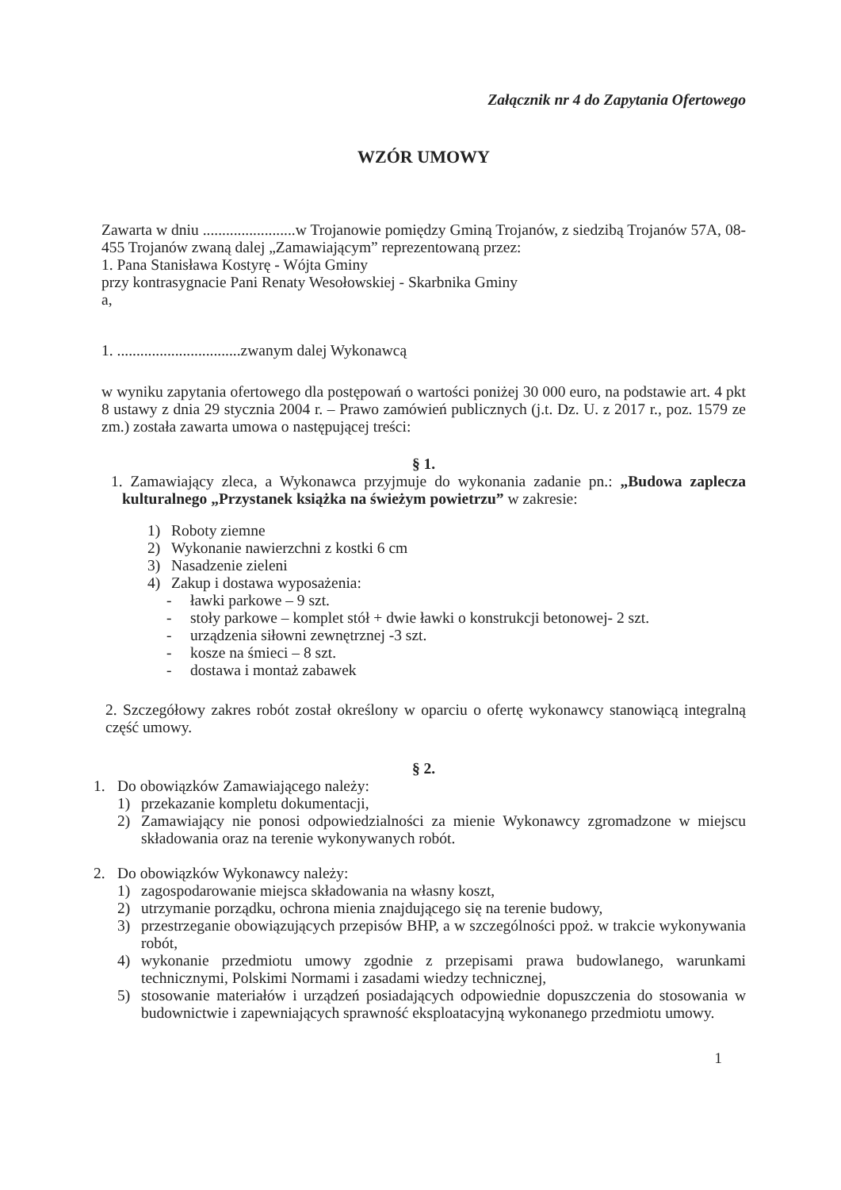Załącznik nr 4 do Zapytania Ofertowego
WZÓR UMOWY
Zawarta w dniu ........................w Trojanowie pomiędzy Gminą Trojanów, z siedzibą Trojanów 57A, 08-455 Trojanów zwaną dalej „Zamawiającym” reprezentowaną przez:
1. Pana Stanisława Kostyrę - Wójta Gminy
przy kontrasygnacie Pani Renaty Wesołowskiej - Skarbnika Gminy
a,
1. ................................zwanym dalej Wykonawcą
w wyniku zapytania ofertowego dla postępowań o wartości poniżej 30 000 euro, na podstawie art. 4 pkt 8 ustawy z dnia 29 stycznia 2004 r. – Prawo zamówień publicznych (j.t. Dz. U. z 2017 r., poz. 1579 ze zm.) została zawarta umowa o następującej treści:
§ 1.
1. Zamawiający zleca, a Wykonawca przyjmuje do wykonania zadanie pn.: „Budowa zaplecza kulturalnego „Przystanek książka na świeżym powietrzu” w zakresie:
1) Roboty ziemne
2) Wykonanie nawierzchni z kostki 6 cm
3) Nasadzenie zieleni
4) Zakup i dostawa wyposażenia:
- ławki parkowe – 9 szt.
- stoły parkowe – komplet stół + dwie ławki o konstrukcji betonowej- 2 szt.
- urządzenia siłowni zewnętrznej -3 szt.
- kosze na śmieci – 8 szt.
- dostawa i montaż zabawek
2. Szczegółowy zakres robót został określony w oparciu o ofertę wykonawcy stanowiącą integralną część umowy.
§ 2.
1. Do obowiązków Zamawiającego należy:
1) przekazanie kompletu dokumentacji,
2) Zamawiający nie ponosi odpowiedzialności za mienie Wykonawcy zgromadzone w miejscu składowania oraz na terenie wykonywanych robót.
2. Do obowiązków Wykonawcy należy:
1) zagospodarowanie miejsca składowania na własny koszt,
2) utrzymanie porządku, ochrona mienia znajdującego się na terenie budowy,
3) przestrzeganie obowiązujących przepisów BHP, a w szczególności ppoż. w trakcie wykonywania robót,
4) wykonanie przedmiotu umowy zgodnie z przepisami prawa budowlanego, warunkami technicznymi, Polskimi Normami i zasadami wiedzy technicznej,
5) stosowanie materiałów i urządzeń posiadających odpowiednie dopuszczenia do stosowania w budownictwie i zapewniających sprawność eksploatacyjną wykonanego przedmiotu umowy.
1